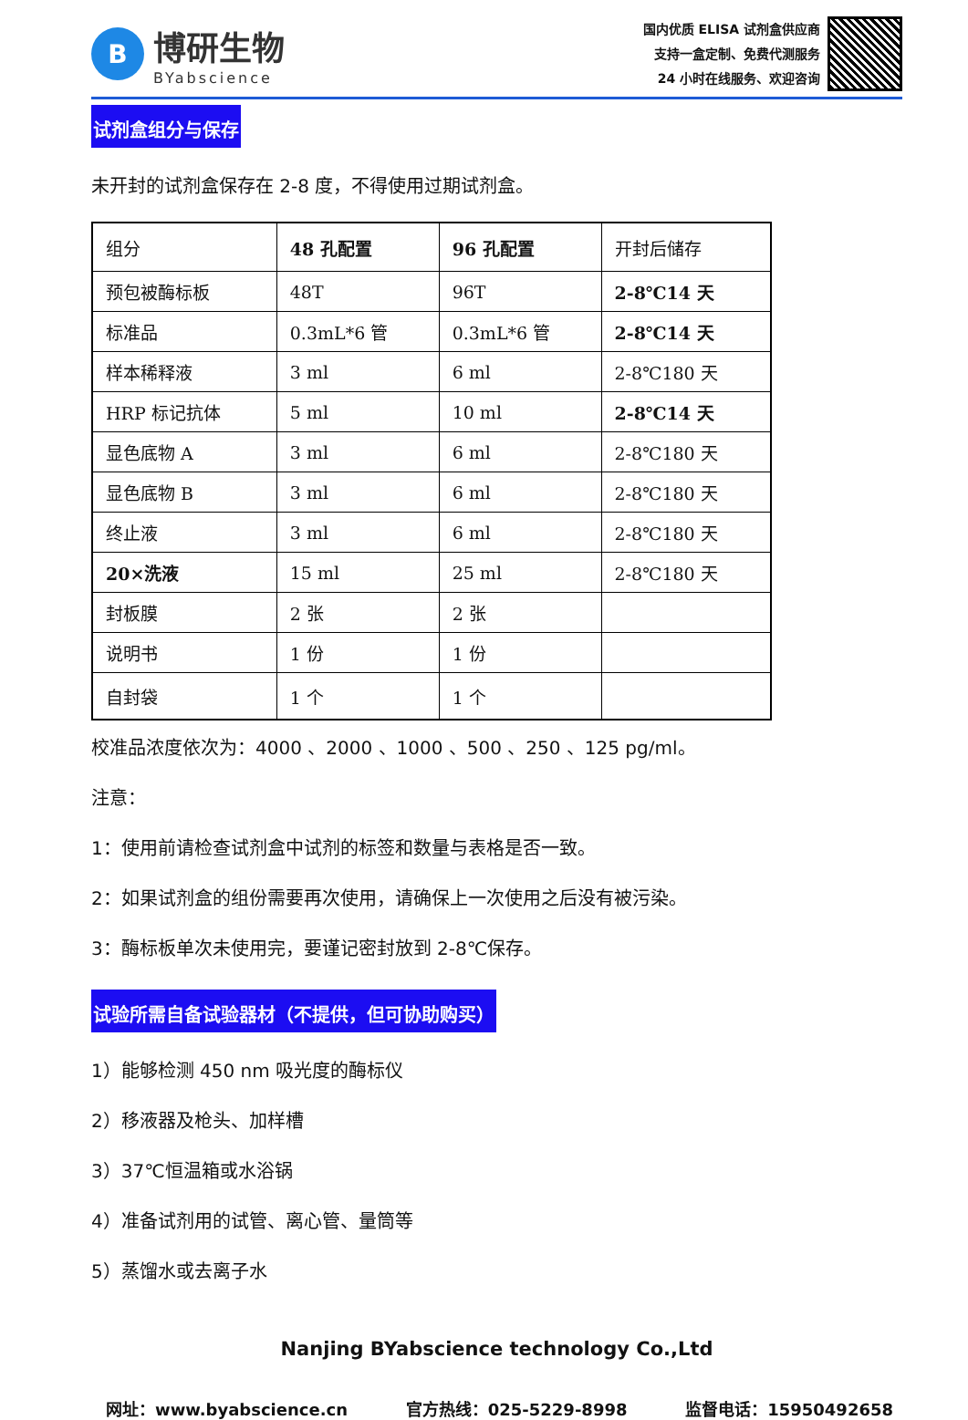B
博研生物
BYabscience
国内优质 ELISA 试剂盒供应商
支持一盒定制、免费代测服务
24 小时在线服务、欢迎咨询
试剂盒组分与保存
未开封的试剂盒保存在 2-8 度，不得使用过期试剂盒。
| 组分 | 48 孔配置 | 96 孔配置 | 开封后储存 |
| 预包被酶标板 | 48T | 96T | 2-8℃14 天 |
| 标准品 | 0.3mL*6 管 | 0.3mL*6 管 | 2-8℃14 天 |
| 样本稀释液 | 3 ml | 6 ml | 2-8℃180 天 |
| HRP 标记抗体 | 5 ml | 10 ml | 2-8℃14 天 |
| 显色底物 A | 3 ml | 6 ml | 2-8℃180 天 |
| 显色底物 B | 3 ml | 6 ml | 2-8℃180 天 |
| 终止液 | 3 ml | 6 ml | 2-8℃180 天 |
| 20×洗液 | 15 ml | 25 ml | 2-8℃180 天 |
| 封板膜 | 2 张 | 2 张 | |
| 说明书 | 1 份 | 1 份 | |
| 自封袋 | 1 个 | 1 个 | |
校准品浓度依次为：4000 、2000 、1000 、500 、250 、125 pg/ml。
注意：
1：使用前请检查试剂盒中试剂的标签和数量与表格是否一致。
2：如果试剂盒的组份需要再次使用，请确保上一次使用之后没有被污染。
3：酶标板单次未使用完，要谨记密封放到 2-8℃保存。
试验所需自备试验器材（不提供，但可协助购买）
1）能够检测 450 nm 吸光度的酶标仪
2）移液器及枪头、加样槽
3）37℃恒温箱或水浴锅
4）准备试剂用的试管、离心管、量筒等
5）蒸馏水或去离子水
Nanjing BYabscience technology Co.,Ltd
网址：www.byabscience.cn 官方热线：025-5229-8998 监督电话：15950492658